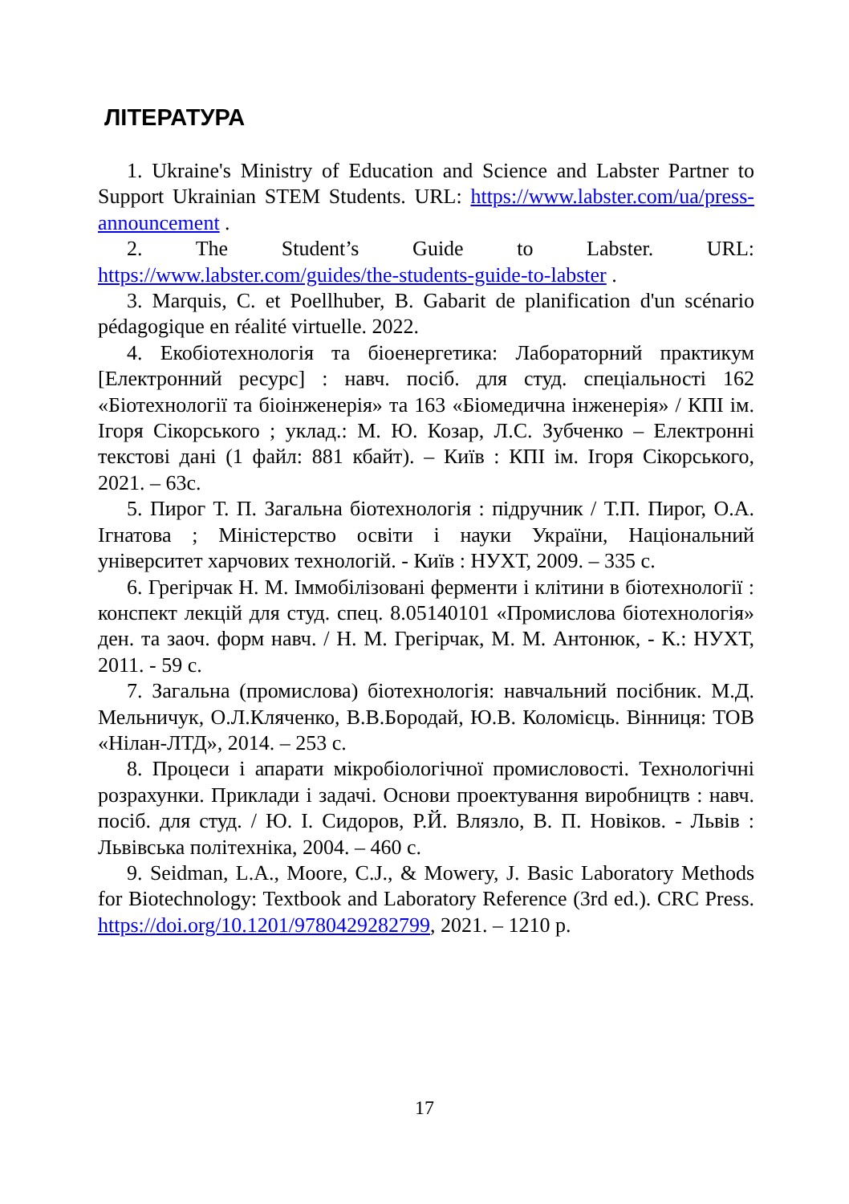ЛІТЕРАТУРА
1. Ukraine's Ministry of Education and Science and Labster Partner to Support Ukrainian STEM Students. URL: https://www.labster.com/ua/press-announcement .
2. The Student’s Guide to Labster. URL: https://www.labster.com/guides/the-students-guide-to-labster .
3. Marquis, C. et Poellhuber, B. Gabarit de planification d'un scénario pédagogique en réalité virtuelle. 2022.
4. Екобіотехнологія та біоенергетика: Лабораторний практикум [Електронний ресурс] : навч. посіб. для студ. спеціальності 162 «Біотехнології та біоінженерія» та 163 «Біомедична інженерія» / КПІ ім. Ігоря Сікорського ; уклад.: М. Ю. Козар, Л.С. Зубченко – Електронні текстові дані (1 файл: 881 кбайт). – Київ : КПІ ім. Ігоря Сікорського, 2021. – 63с.
5. Пирог Т. П. Загальна біотехнологія : підручник / Т.П. Пирог, О.А. Ігнатова ; Міністерство освіти і науки України, Національний університет харчових технологій. - Київ : НУХТ, 2009. – 335 с.
6. Грегірчак Н. М. Іммобілізовані ферменти і клітини в біотехнології : конспект лекцій для студ. спец. 8.05140101 «Промислова біотехнологія» ден. та заоч. форм навч. / Н. М. Грегірчак, М. М. Антонюк, - К.: НУХТ, 2011. - 59 с.
7. Загальна (промислова) біотехнологія: навчальний посібник. М.Д. Мельничук, О.Л.Кляченко, В.В.Бородай, Ю.В. Коломієць. Вінниця: ТОВ «Нілан-ЛТД», 2014. – 253 с.
8. Процеси і апарати мікробіологічної промисловості. Технологічні розрахунки. Приклади і задачі. Основи проектування виробництв : навч. посіб. для студ. / Ю. І. Сидоров, Р.Й. Влязло, В. П. Новіков. - Львів : Львівська політехніка, 2004. – 460 с.
9. Seidman, L.A., Moore, C.J., & Mowery, J. Basic Laboratory Methods for Biotechnology: Textbook and Laboratory Reference (3rd ed.). CRC Press. https://doi.org/10.1201/9780429282799, 2021. – 1210 p.
17